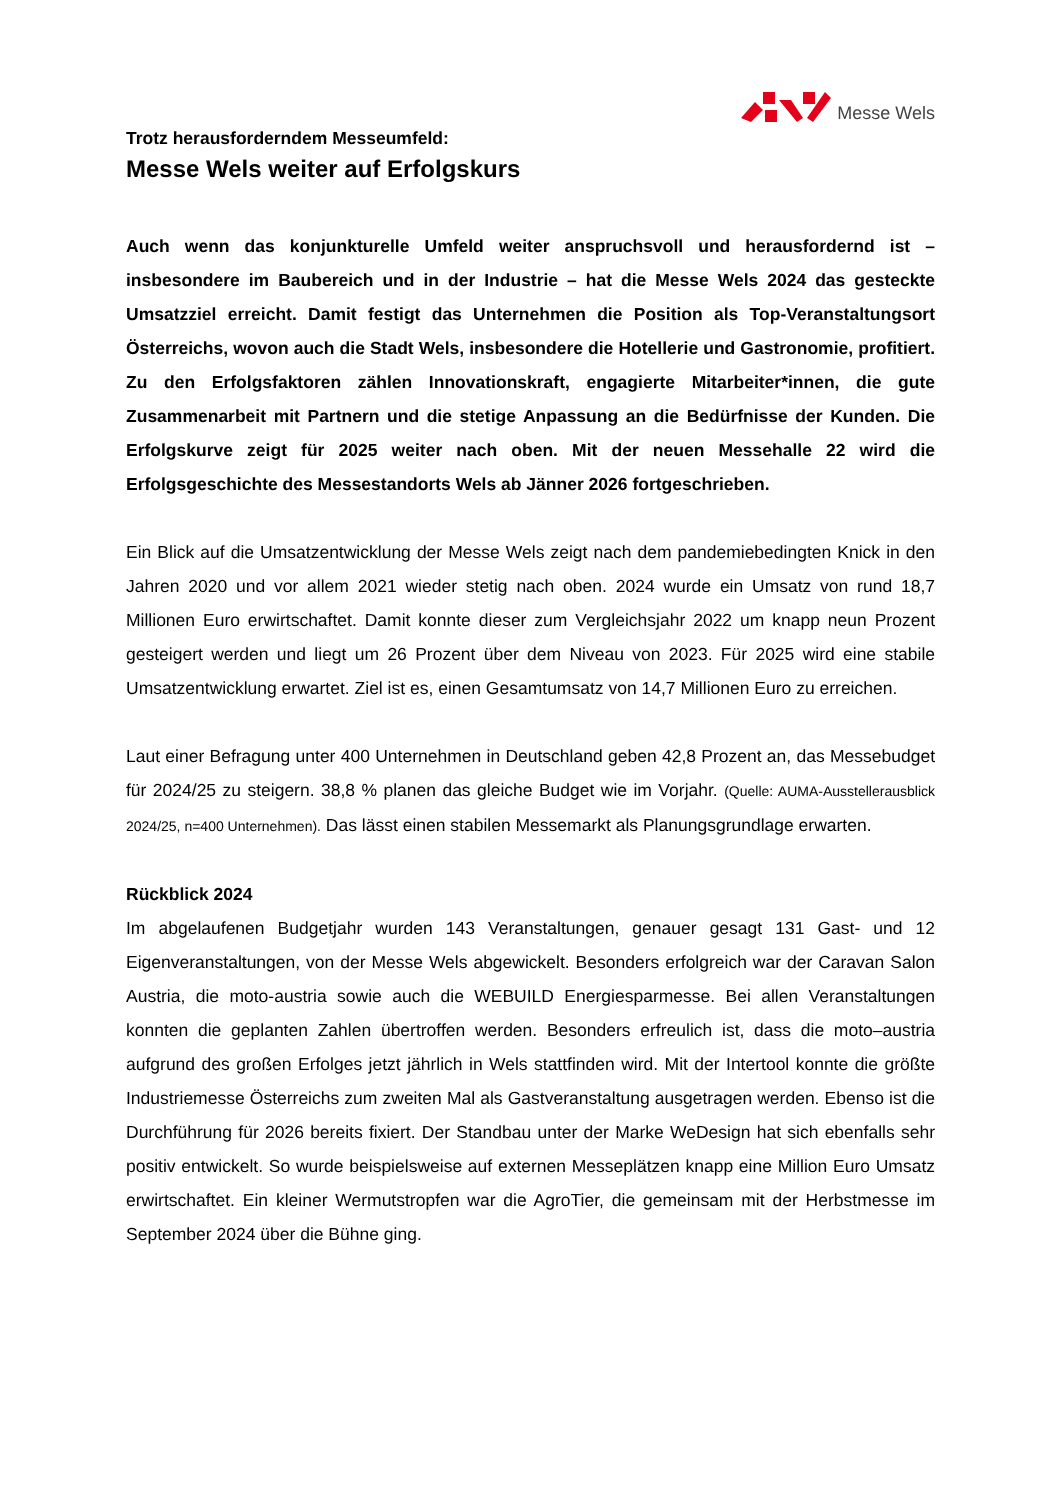Messe Wels
Trotz herausforderndem Messeumfeld:
Messe Wels weiter auf Erfolgskurs
Auch wenn das konjunkturelle Umfeld weiter anspruchsvoll und herausfordernd ist – insbesondere im Baubereich und in der Industrie – hat die Messe Wels 2024 das gesteckte Umsatzziel erreicht. Damit festigt das Unternehmen die Position als Top-Veranstaltungsort Österreichs, wovon auch die Stadt Wels, insbesondere die Hotellerie und Gastronomie, profitiert. Zu den Erfolgsfaktoren zählen Innovationskraft, engagierte Mitarbeiter*innen, die gute Zusammenarbeit mit Partnern und die stetige Anpassung an die Bedürfnisse der Kunden. Die Erfolgskurve zeigt für 2025 weiter nach oben. Mit der neuen Messehalle 22 wird die Erfolgsgeschichte des Messestandorts Wels ab Jänner 2026 fortgeschrieben.
Ein Blick auf die Umsatzentwicklung der Messe Wels zeigt nach dem pandemiebedingten Knick in den Jahren 2020 und vor allem 2021 wieder stetig nach oben. 2024 wurde ein Umsatz von rund 18,7 Millionen Euro erwirtschaftet. Damit konnte dieser zum Vergleichsjahr 2022 um knapp neun Prozent gesteigert werden und liegt um 26 Prozent über dem Niveau von 2023. Für 2025 wird eine stabile Umsatzentwicklung erwartet. Ziel ist es, einen Gesamtumsatz von 14,7 Millionen Euro zu erreichen.
Laut einer Befragung unter 400 Unternehmen in Deutschland geben 42,8 Prozent an, das Messebudget für 2024/25 zu steigern. 38,8 % planen das gleiche Budget wie im Vorjahr. (Quelle: AUMA-Ausstellerausblick 2024/25, n=400 Unternehmen). Das lässt einen stabilen Messemarkt als Planungsgrundlage erwarten.
Rückblick 2024
Im abgelaufenen Budgetjahr wurden 143 Veranstaltungen, genauer gesagt 131 Gast- und 12 Eigenveranstaltungen, von der Messe Wels abgewickelt. Besonders erfolgreich war der Caravan Salon Austria, die moto-austria sowie auch die WEBUILD Energiesparmesse. Bei allen Veranstaltungen konnten die geplanten Zahlen übertroffen werden. Besonders erfreulich ist, dass die moto–austria aufgrund des großen Erfolges jetzt jährlich in Wels stattfinden wird. Mit der Intertool konnte die größte Industriemesse Österreichs zum zweiten Mal als Gastveranstaltung ausgetragen werden. Ebenso ist die Durchführung für 2026 bereits fixiert. Der Standbau unter der Marke WeDesign hat sich ebenfalls sehr positiv entwickelt. So wurde beispielsweise auf externen Messeplätzen knapp eine Million Euro Umsatz erwirtschaftet. Ein kleiner Wermutstropfen war die AgroTier, die gemeinsam mit der Herbstmesse im September 2024 über die Bühne ging.